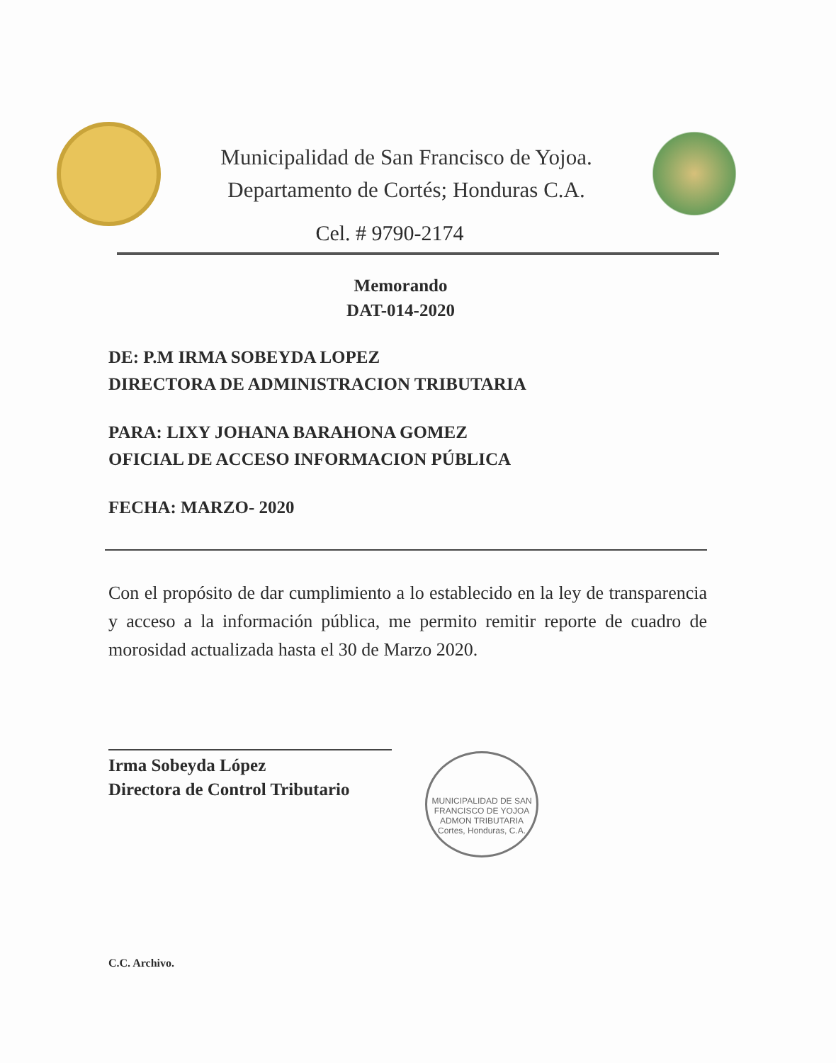Municipalidad de San Francisco de Yojoa.
Departamento de Cortés; Honduras C.A.
Cel. # 9790-2174
Memorando
DAT-014-2020
DE: P.M IRMA SOBEYDA LOPEZ
DIRECTORA DE ADMINISTRACION TRIBUTARIA
PARA: LIXY JOHANA BARAHONA GOMEZ
OFICIAL DE ACCESO INFORMACION PÚBLICA
FECHA: MARZO- 2020
Con el propósito de dar cumplimiento a lo establecido en la ley de transparencia y acceso a la información pública, me permito remitir reporte de cuadro de morosidad actualizada hasta el 30 de Marzo 2020.
Irma Sobeyda López
Directora de Control Tributario
MUNICIPALIDAD DE SAN FRANCISCO DE YOJOA
ADMON TRIBUTARIA
Cortes, Honduras, C.A.
C.C. Archivo.